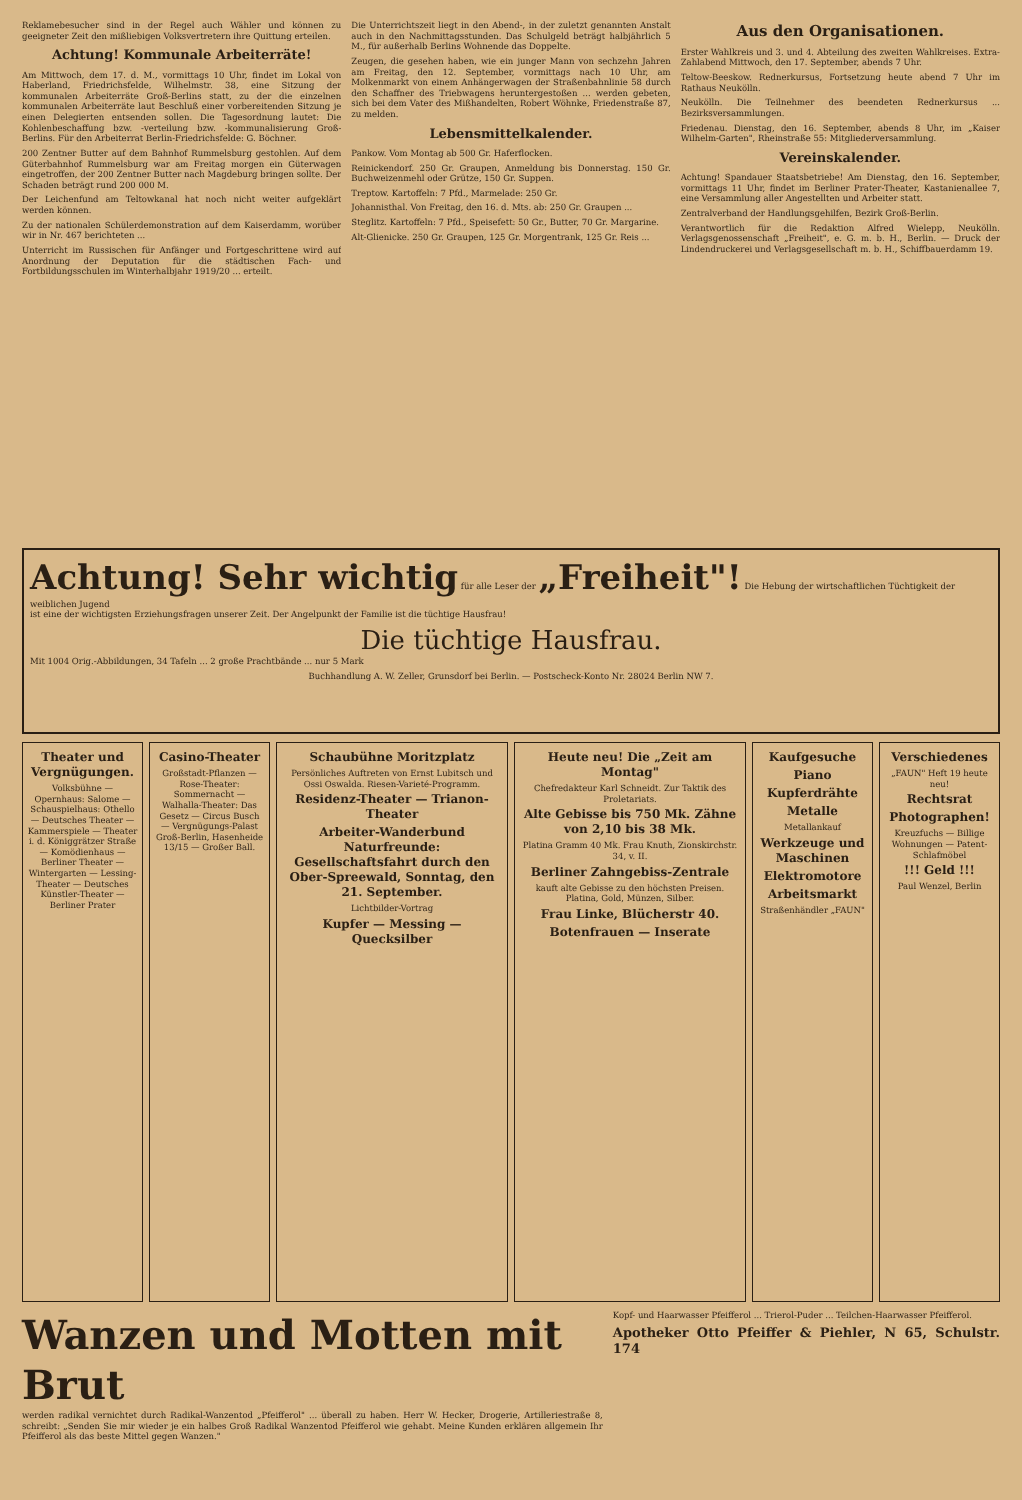Reklamebesucher sind in der Regel auch Wähler und können zu geeigneter Zeit den mißliebigen Volksvertretern ihre Quittung erteilen.
Achtung! Kommunale Arbeiterräte!
Am Mittwoch, dem 17. d. M., vormittags 10 Uhr, findet im Lokal von Haberland, Friedrichsfelde, Wilhelmstr. 38, eine Sitzung der kommunalen Arbeiterräte Groß-Berlins statt, zu der die einzelnen kommunalen Arbeiterräte laut Beschluß einer vorbereitenden Sitzung je einen Delegierten entsenden sollen. Die Tagesordnung lautet: Die Kohlenbeschaffung bzw. -verteilung bzw. -kommunalisierung Groß-Berlins. Für den Arbeiterrat Berlin-Friedrichsfelde: G. Böchner.
200 Zentner Butter auf dem Bahnhof Rummelsburg gestohlen. Auf dem Güterbahnhof Rummelsburg war am Freitag morgen ein Güterwagen eingetroffen, der 200 Zentner Butter nach Magdeburg bringen sollte. Der Schaden beträgt rund 200 000 M.
Der Leichenfund am Teltowkanal hat noch nicht weiter aufgeklärt werden können.
Zu der nationalen Schülerdemonstration auf dem Kaiserdamm, worüber wir in Nr. 467 berichteten ...
Unterricht im Russischen für Anfänger und Fortgeschrittene wird auf Anordnung der Deputation für die städtischen Fach- und Fortbildungsschulen im Winterhalbjahr 1919/20 ... erteilt.
Die Unterrichtszeit liegt in den Abend-, in der zuletzt genannten Anstalt auch in den Nachmittagsstunden. Das Schulgeld beträgt halbjährlich 5 M., für außerhalb Berlins Wohnende das Doppelte.
Zeugen, die gesehen haben, wie ein junger Mann von sechzehn Jahren am Freitag, den 12. September, vormittags nach 10 Uhr, am Molkenmarkt von einem Anhängerwagen der Straßenbahnlinie 58 durch den Schaffner des Triebwagens heruntergestoßen ... werden gebeten, sich bei dem Vater des Mißhandelten, Robert Wöhnke, Friedenstraße 87, zu melden.
Lebensmittelkalender.
Pankow. Vom Montag ab 500 Gr. Haferflocken.
Reinickendorf. 250 Gr. Graupen, Anmeldung bis Donnerstag. 150 Gr. Buchweizenmehl oder Grütze, 150 Gr. Suppen.
Treptow. Kartoffeln: 7 Pfd., Marmelade: 250 Gr.
Johannisthal. Von Freitag, den 16. d. Mts. ab: 250 Gr. Graupen ...
Steglitz. Kartoffeln: 7 Pfd., Speisefett: 50 Gr., Butter, 70 Gr. Margarine.
Alt-Glienicke. 250 Gr. Graupen, 125 Gr. Morgentrank, 125 Gr. Reis ...
Aus den Organisationen.
Erster Wahlkreis und 3. und 4. Abteilung des zweiten Wahlkreises. Extra-Zahlabend Mittwoch, den 17. September, abends 7 Uhr.
Teltow-Beeskow. Rednerkursus, Fortsetzung heute abend 7 Uhr im Rathaus Neukölln.
Neukölln. Die Teilnehmer des beendeten Rednerkursus ... Bezirksversammlungen.
Friedenau. Dienstag, den 16. September, abends 8 Uhr, im „Kaiser Wilhelm-Garten", Rheinstraße 55: Mitgliederversammlung.
Vereinskalender.
Achtung! Spandauer Staatsbetriebe! Am Dienstag, den 16. September, vormittags 11 Uhr, findet im Berliner Prater-Theater, Kastanienallee 7, eine Versammlung aller Angestellten und Arbeiter statt.
Zentralverband der Handlungsgehilfen, Bezirk Groß-Berlin.
Verantwortlich für die Redaktion Alfred Wielepp, Neukölln. Verlagsgenossenschaft „Freiheit", e. G. m. b. H., Berlin. — Druck der Lindendruckerei und Verlagsgesellschaft m. b. H., Schiffbauerdamm 19.
Achtung! Sehr wichtig für alle Leser der „Freiheit"! Die Hebung der wirtschaftlichen Tüchtigkeit der weiblichen Jugend
ist eine der wichtigsten Erziehungsfragen unserer Zeit. Der Angelpunkt der Familie ist die tüchtige Hausfrau!
Die tüchtige Hausfrau.
Mit 1004 Orig.-Abbildungen, 34 Tafeln ... 2 große Prachtbände ... nur 5 Mark
Buchhandlung A. W. Zeller, Grunsdorf bei Berlin. — Postscheck-Konto Nr. 28024 Berlin NW 7.
Theater und Vergnügungen.
Volksbühne — Opernhaus: Salome — Schauspielhaus: Othello — Deutsches Theater — Kammerspiele — Theater i. d. Königgrätzer Straße — Komödienhaus — Berliner Theater — Wintergarten — Lessing-Theater — Deutsches Künstler-Theater — Berliner Prater
Casino-Theater
Großstadt-Pflanzen — Rose-Theater: Sommernacht — Walhalla-Theater: Das Gesetz — Circus Busch — Vergnügungs-Palast Groß-Berlin, Hasenheide 13/15 — Großer Ball.
Schaubühne Moritzplatz
Persönliches Auftreten von Ernst Lubitsch und Ossi Oswalda. Riesen-Varieté-Programm.
Residenz-Theater — Trianon-Theater
Arbeiter-Wanderbund Naturfreunde: Gesellschaftsfahrt durch den Ober-Spreewald, Sonntag, den 21. September.
Lichtbilder-Vortrag
Kupfer — Messing — Quecksilber
Heute neu! Die „Zeit am Montag"
Chefredakteur Karl Schneidt. Zur Taktik des Proletariats.
Alte Gebisse bis 750 Mk. Zähne von 2,10 bis 38 Mk.
Platina Gramm 40 Mk. Frau Knuth, Zionskirchstr. 34, v. II.
Berliner Zahngebiss-Zentrale
kauft alte Gebisse zu den höchsten Preisen. Platina, Gold, Münzen, Silber.
Frau Linke, Blücherstr 40.
Botenfrauen — Inserate
Kaufgesuche
Piano
Kupferdrähte
Metalle
Metallankauf
Werkzeuge und Maschinen
Elektromotore
Arbeitsmarkt
Straßenhändler „FAUN"
Verschiedenes
„FAUN" Heft 19 heute neu!
Rechtsrat
Photographen!
Kreuzfuchs — Billige Wohnungen — Patent-Schlafmöbel!!! Geld !!!
Paul Wenzel, Berlin
Wanzen und Motten mit Brut
werden radikal vernichtet durch Radikal-Wanzentod „Pfeifferol" ... überall zu haben. Herr W. Hecker, Drogerie, Artilleriestraße 8, schreibt: „Senden Sie mir wieder je ein halbes Groß Radikal Wanzentod Pfeifferol wie gehabt. Meine Kunden erklären allgemein Ihr Pfeifferol als das beste Mittel gegen Wanzen."
Kopf- und Haarwasser Pfeifferol ... Trierol-Puder ... Teilchen-Haarwasser Pfeifferol.
Apotheker Otto Pfeiffer & Piehler, N 65, Schulstr. 174